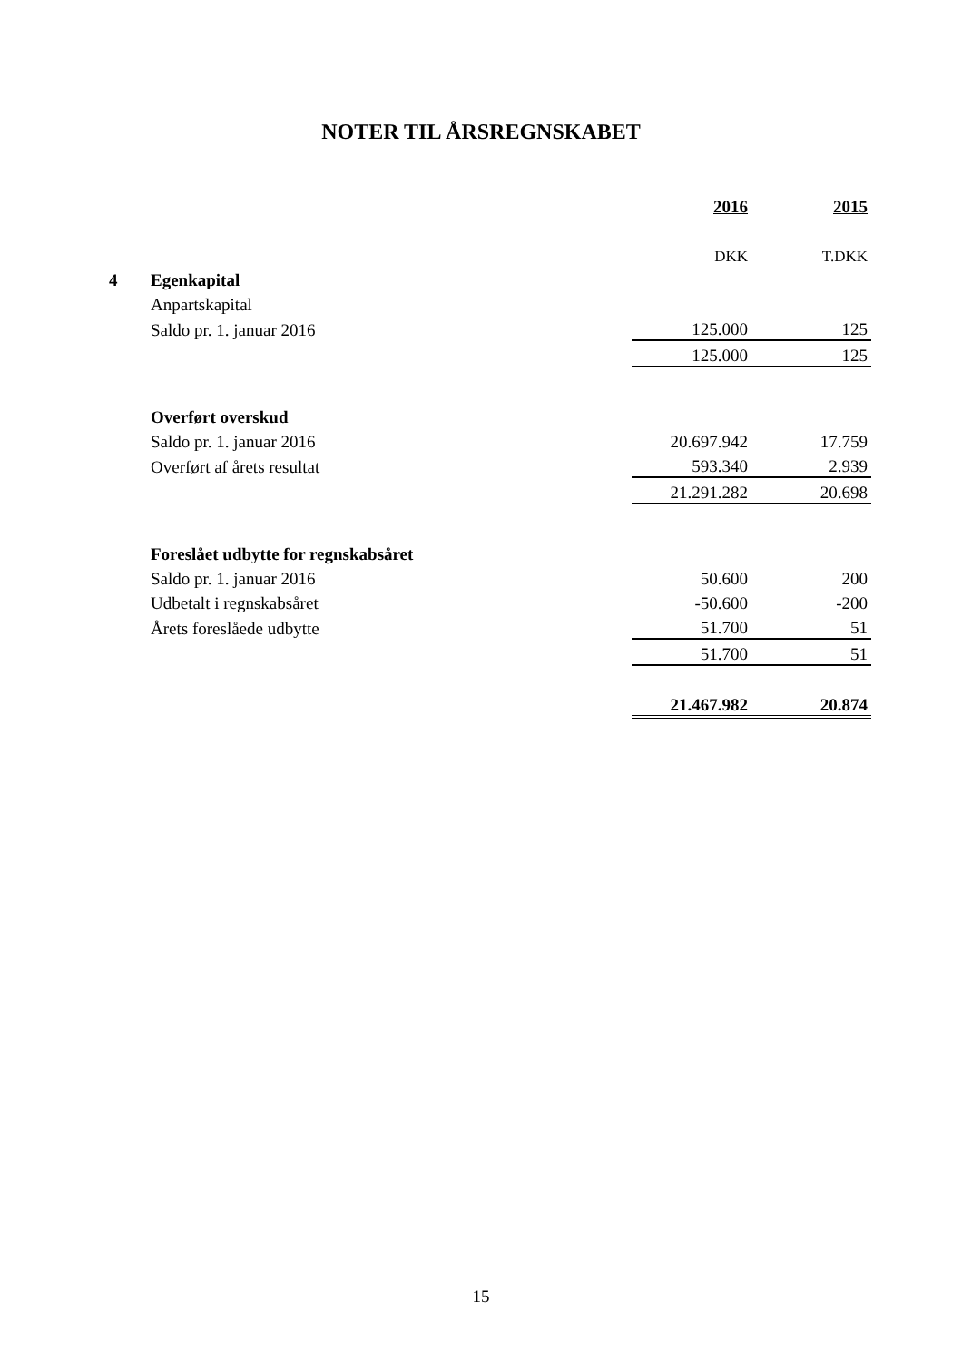NOTER TIL ÅRSREGNSKABET
| | | 2016 | 2015 |
| | | DKK | T.DKK |
| 4 | Egenkapital | | |
| | Anpartskapital | | |
| | Saldo pr. 1. januar 2016 | 125.000 | 125 |
| | | 125.000 | 125 |
| | Overført overskud | | |
| | Saldo pr. 1. januar 2016 | 20.697.942 | 17.759 |
| | Overført af årets resultat | 593.340 | 2.939 |
| | | 21.291.282 | 20.698 |
| | Foreslået udbytte for regnskabsåret | | |
| | Saldo pr. 1. januar 2016 | 50.600 | 200 |
| | Udbetalt i regnskabsåret | -50.600 | -200 |
| | Årets foreslåede udbytte | 51.700 | 51 |
| | | 51.700 | 51 |
| | | 21.467.982 | 20.874 |
15